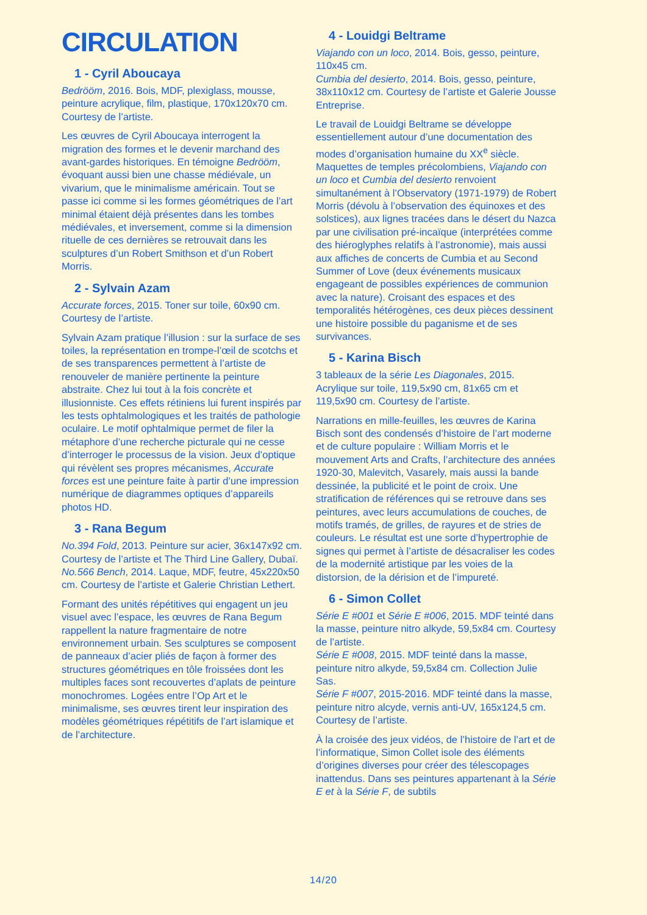CIRCULATION
1 - Cyril Aboucaya
Bedrööm, 2016. Bois, MDF, plexiglass, mousse, peinture acrylique, film, plastique, 170x120x70 cm. Courtesy de l’artiste.
Les œuvres de Cyril Aboucaya interrogent la migration des formes et le devenir marchand des avant-gardes historiques. En témoigne Bedrööm, évoquant aussi bien une chasse médiévale, un vivarium, que le minimalisme américain. Tout se passe ici comme si les formes géométriques de l’art minimal étaient déjà présentes dans les tombes médiévales, et inversement, comme si la dimension rituelle de ces dernières se retrouvait dans les sculptures d’un Robert Smithson et d’un Robert Morris.
2 - Sylvain Azam
Accurate forces, 2015. Toner sur toile, 60x90 cm. Courtesy de l’artiste.
Sylvain Azam pratique l’illusion : sur la surface de ses toiles, la représentation en trompe-l’œil de scotchs et de ses transparences permettent à l’artiste de renouveler de manière pertinente la peinture abstraite. Chez lui tout à la fois concrète et illusionniste. Ces effets rétiniens lui furent inspirés par les tests ophtalmologiques et les traités de pathologie oculaire. Le motif ophtalmique permet de filer la métaphore d’une recherche picturale qui ne cesse d’interroger le processus de la vision. Jeux d’optique qui révèlent ses propres mécanismes, Accurate forces est une peinture faite à partir d’une impression numérique de diagrammes optiques d’appareils photos HD.
3 - Rana Begum
No.394 Fold, 2013. Peinture sur acier, 36x147x92 cm. Courtesy de l’artiste et The Third Line Gallery, Dubaï.
No.566 Bench, 2014. Laque, MDF, feutre, 45x220x50 cm. Courtesy de l’artiste et Galerie Christian Lethert.
Formant des unités répétitives qui engagent un jeu visuel avec l’espace, les œuvres de Rana Begum rappellent la nature fragmentaire de notre environnement urbain. Ses sculptures se composent de panneaux d’acier pliés de façon à former des structures géométriques en tôle froissées dont les multiples faces sont recouvertes d’aplats de peinture monochromes. Logées entre l’Op Art et le minimalisme, ses œuvres tirent leur inspiration des modèles géométriques répétitifs de l’art islamique et de l’architecture.
4 - Louidgi Beltrame
Viajando con un loco, 2014. Bois, gesso, peinture, 110x45 cm.
Cumbia del desierto, 2014. Bois, gesso, peinture, 38x110x12 cm. Courtesy de l’artiste et Galerie Jousse Entreprise.
Le travail de Louidgi Beltrame se développe essentiellement autour d’une documentation des modes d’organisation humaine du XX<sup>e</sup> siècle. Maquettes de temples précolombiens, Viajando con un loco et Cumbia del desierto renvoient simultanément à l’Observatory (1971-1979) de Robert Morris (dévolu à l’observation des équinoxes et des solstices), aux lignes tracées dans le désert du Nazca par une civilisation pré-incaïque (interprétées comme des hiéroglyphes relatifs à l’astronomie), mais aussi aux affiches de concerts de Cumbia et au Second Summer of Love (deux événements musicaux engageant de possibles expériences de communion avec la nature). Croisant des espaces et des temporalités hétérogènes, ces deux pièces dessinent une histoire possible du paganisme et de ses survivances.
5 - Karina Bisch
3 tableaux de la série Les Diagonales, 2015. Acrylique sur toile, 119,5x90 cm, 81x65 cm et 119,5x90 cm. Courtesy de l’artiste.
Narrations en mille-feuilles, les œuvres de Karina Bisch sont des condensés d’histoire de l’art moderne et de culture populaire : William Morris et le mouvement Arts and Crafts, l’architecture des années 1920-30, Malevitch, Vasarely, mais aussi la bande dessinée, la publicité et le point de croix. Une stratification de références qui se retrouve dans ses peintures, avec leurs accumulations de couches, de motifs tramés, de grilles, de rayures et de stries de couleurs. Le résultat est une sorte d’hypertrophie de signes qui permet à l’artiste de désacraliser les codes de la modernité artistique par les voies de la distorsion, de la dérision et de l’impureté.
6 - Simon Collet
Série E #001 et Série E #006, 2015. MDF teinté dans la masse, peinture nitro alkyde, 59,5x84 cm. Courtesy de l’artiste.
Série E #008, 2015. MDF teinté dans la masse, peinture nitro alkyde, 59,5x84 cm. Collection Julie Sas.
Série F #007, 2015-2016. MDF teinté dans la masse, peinture nitro alcyde, vernis anti-UV, 165x124,5 cm. Courtesy de l’artiste.
À la croisée des jeux vidéos, de l’histoire de l’art et de l’informatique, Simon Collet isole des éléments d’origines diverses pour créer des télescopages inattendus. Dans ses peintures appartenant à la Série E et à la Série F, de subtils
14/20